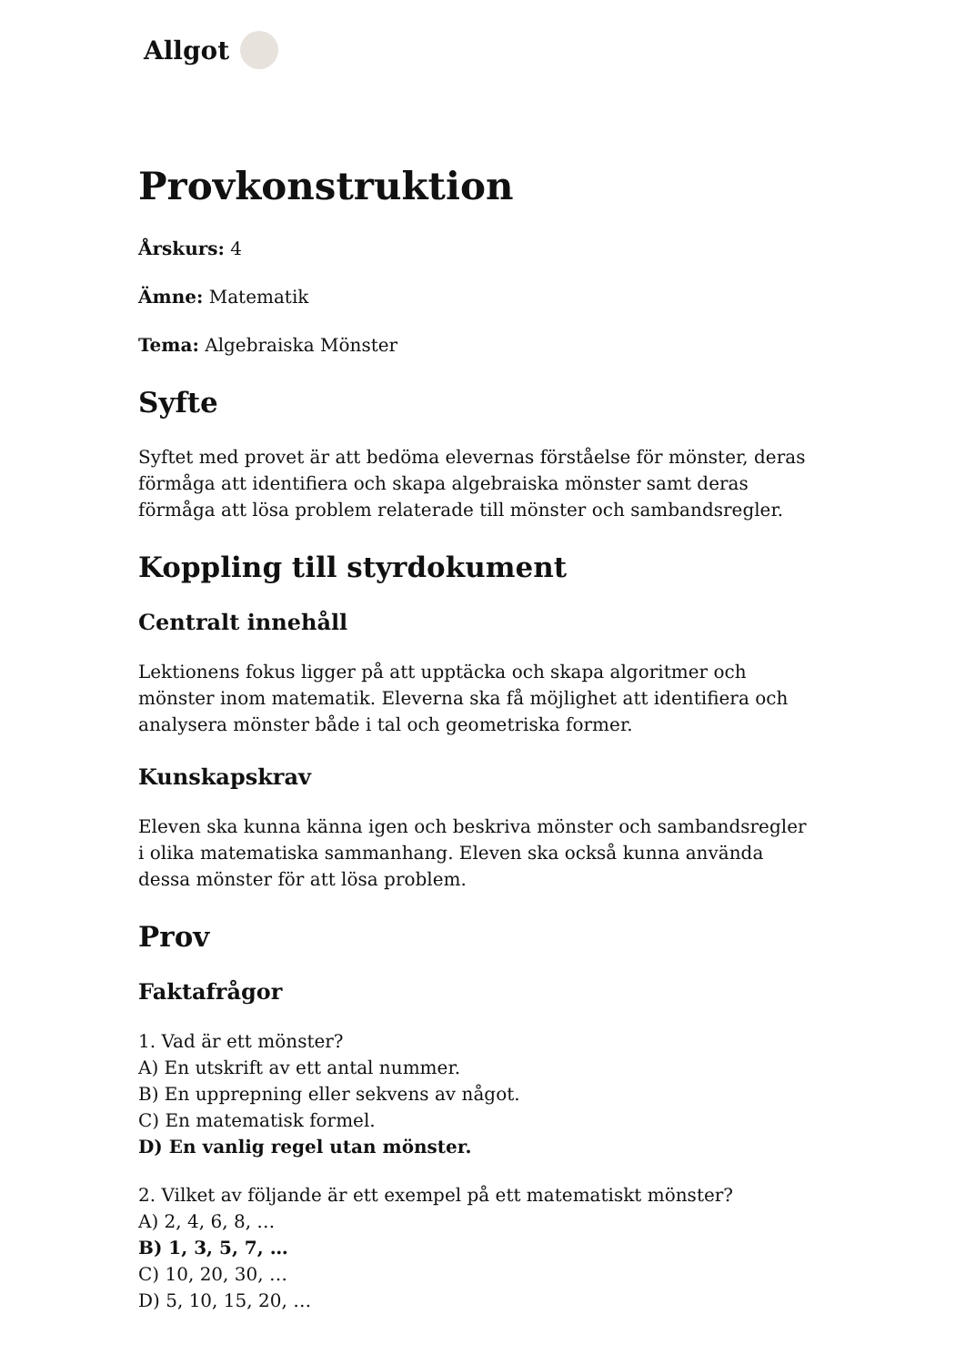Allgot
Provkonstruktion
Årskurs: 4
Ämne: Matematik
Tema: Algebraiska Mönster
Syfte
Syftet med provet är att bedöma elevernas förståelse för mönster, deras förmåga att identifiera och skapa algebraiska mönster samt deras förmåga att lösa problem relaterade till mönster och sambandsregler.
Koppling till styrdokument
Centralt innehåll
Lektionens fokus ligger på att upptäcka och skapa algoritmer och mönster inom matematik. Eleverna ska få möjlighet att identifiera och analysera mönster både i tal och geometriska former.
Kunskapskrav
Eleven ska kunna känna igen och beskriva mönster och sambandsregler i olika matematiska sammanhang. Eleven ska också kunna använda dessa mönster för att lösa problem.
Prov
Faktafrågor
1. Vad är ett mönster?
A) En utskrift av ett antal nummer.
B) En upprepning eller sekvens av något.
C) En matematisk formel.
D) En vanlig regel utan mönster.
2. Vilket av följande är ett exempel på ett matematiskt mönster?
A) 2, 4, 6, 8, …
B) 1, 3, 5, 7, …
C) 10, 20, 30, …
D) 5, 10, 15, 20, …